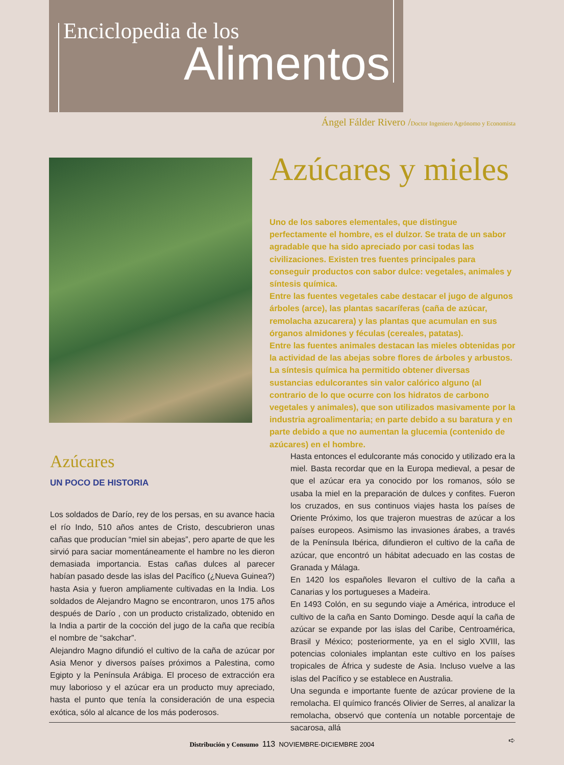Enciclopedia de los
Alimentos
Ángel Fálder Rivero /Doctor Ingeniero Agrónomo y Economista
Azúcares y mieles
Uno de los sabores elementales, que distingue perfectamente el hombre, es el dulzor. Se trata de un sabor agradable que ha sido apreciado por casi todas las civilizaciones. Existen tres fuentes principales para conseguir productos con sabor dulce: vegetales, animales y síntesis química.
Entre las fuentes vegetales cabe destacar el jugo de algunos árboles (arce), las plantas sacaríferas (caña de azúcar, remolacha azucarera) y las plantas que acumulan en sus órganos almidones y féculas (cereales, patatas).
Entre las fuentes animales destacan las mieles obtenidas por la actividad de las abejas sobre flores de árboles y arbustos.
La síntesis química ha permitido obtener diversas sustancias edulcorantes sin valor calórico alguno (al contrario de lo que ocurre con los hidratos de carbono vegetales y animales), que son utilizados masivamente por la industria agroalimentaria; en parte debido a su baratura y en parte debido a que no aumentan la glucemia (contenido de azúcares) en el hombre.
Azúcares
UN POCO DE HISTORIA
Los soldados de Darío, rey de los persas, en su avance hacia el río Indo, 510 años antes de Cristo, descubrieron unas cañas que producían “miel sin abejas”, pero aparte de que les sirvió para saciar momentáneamente el hambre no les dieron demasiada importancia. Estas cañas dulces al parecer habían pasado desde las islas del Pacífico (¿Nueva Guinea?) hasta Asia y fueron ampliamente cultivadas en la India. Los soldados de Alejandro Magno se encontraron, unos 175 años después de Darío , con un producto cristalizado, obtenido en la India a partir de la cocción del jugo de la caña que recibía el nombre de “sakchar”.
Alejandro Magno difundió el cultivo de la caña de azúcar por Asia Menor y diversos países próximos a Palestina, como Egipto y la Península Arábiga. El proceso de extracción era muy laborioso y el azúcar era un producto muy apreciado, hasta el punto que tenía la consideración de una especia exótica, sólo al alcance de los más poderosos.
Hasta entonces el edulcorante más conocido y utilizado era la miel. Basta recordar que en la Europa medieval, a pesar de que el azúcar era ya conocido por los romanos, sólo se usaba la miel en la preparación de dulces y confites. Fueron los cruzados, en sus continuos viajes hasta los países de Oriente Próximo, los que trajeron muestras de azúcar a los países europeos. Asimismo las invasiones árabes, a través de la Península Ibérica, difundieron el cultivo de la caña de azúcar, que encontró un hábitat adecuado en las costas de Granada y Málaga.
En 1420 los españoles llevaron el cultivo de la caña a Canarias y los portugueses a Madeira.
En 1493 Colón, en su segundo viaje a América, introduce el cultivo de la caña en Santo Domingo. Desde aquí la caña de azúcar se expande por las islas del Caribe, Centroamérica, Brasil y México; posteriormente, ya en el siglo XVIII, las potencias coloniales implantan este cultivo en los países tropicales de África y sudeste de Asia. Incluso vuelve a las islas del Pacífico y se establece en Australia.
Una segunda e importante fuente de azúcar proviene de la remolacha. El químico francés Olivier de Serres, al analizar la remolacha, observó que contenía un notable porcentaje de sacarosa, allá
➪
Distribución y Consumo 113 NOVIEMBRE-DICIEMBRE 2004